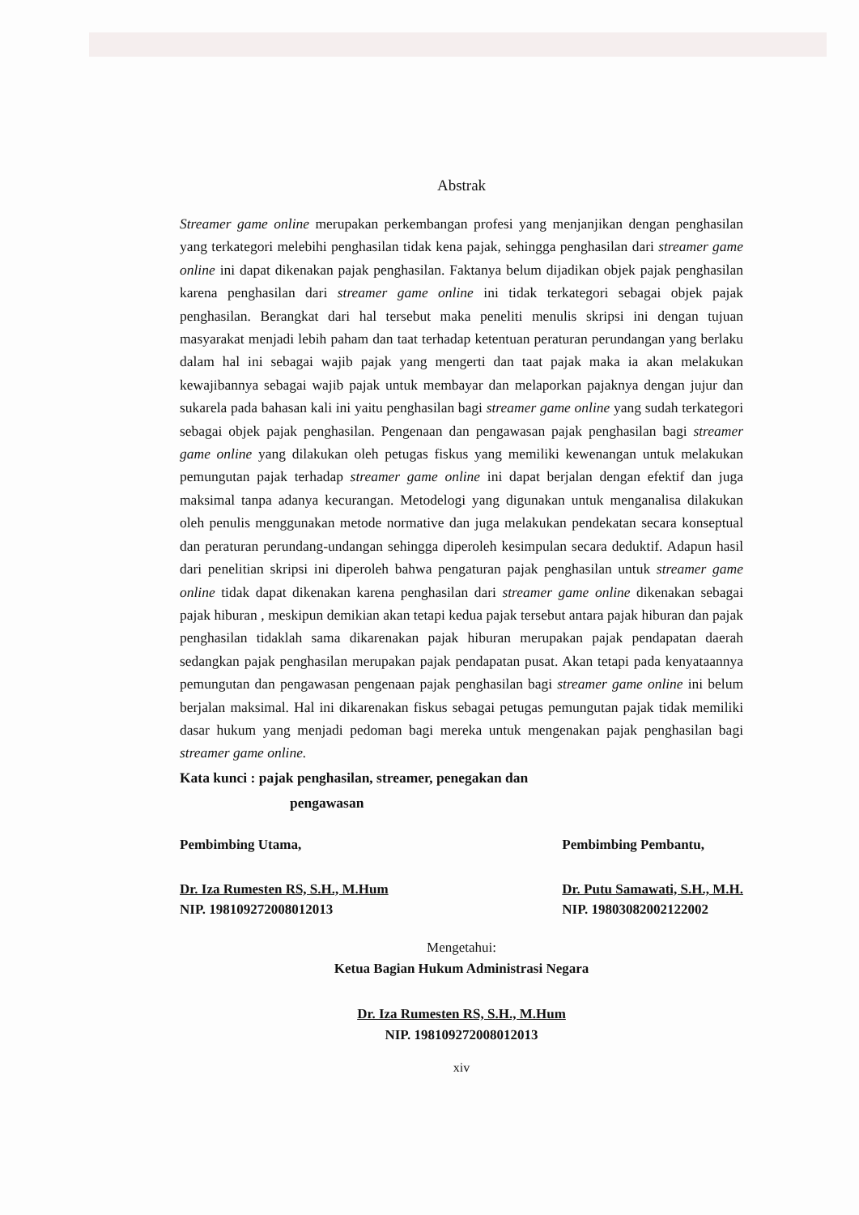Abstrak
Streamer game online merupakan perkembangan profesi yang menjanjikan dengan penghasilan yang terkategori melebihi penghasilan tidak kena pajak, sehingga penghasilan dari streamer game online ini dapat dikenakan pajak penghasilan. Faktanya belum dijadikan objek pajak penghasilan karena penghasilan dari streamer game online ini tidak terkategori sebagai objek pajak penghasilan. Berangkat dari hal tersebut maka peneliti menulis skripsi ini dengan tujuan masyarakat menjadi lebih paham dan taat terhadap ketentuan peraturan perundangan yang berlaku dalam hal ini sebagai wajib pajak yang mengerti dan taat pajak maka ia akan melakukan kewajibannya sebagai wajib pajak untuk membayar dan melaporkan pajaknya dengan jujur dan sukarela pada bahasan kali ini yaitu penghasilan bagi streamer game online yang sudah terkategori sebagai objek pajak penghasilan. Pengenaan dan pengawasan pajak penghasilan bagi streamer game online yang dilakukan oleh petugas fiskus yang memiliki kewenangan untuk melakukan pemungutan pajak terhadap streamer game online ini dapat berjalan dengan efektif dan juga maksimal tanpa adanya kecurangan. Metodelogi yang digunakan untuk menganalisa dilakukan oleh penulis menggunakan metode normative dan juga melakukan pendekatan secara konseptual dan peraturan perundang-undangan sehingga diperoleh kesimpulan secara deduktif. Adapun hasil dari penelitian skripsi ini diperoleh bahwa pengaturan pajak penghasilan untuk streamer game online tidak dapat dikenakan karena penghasilan dari streamer game online dikenakan sebagai pajak hiburan , meskipun demikian akan tetapi kedua pajak tersebut antara pajak hiburan dan pajak penghasilan tidaklah sama dikarenakan pajak hiburan merupakan pajak pendapatan daerah sedangkan pajak penghasilan merupakan pajak pendapatan pusat. Akan tetapi pada kenyataannya pemungutan dan pengawasan pengenaan pajak penghasilan bagi streamer game online ini belum berjalan maksimal. Hal ini dikarenakan fiskus sebagai petugas pemungutan pajak tidak memiliki dasar hukum yang menjadi pedoman bagi mereka untuk mengenakan pajak penghasilan bagi streamer game online.
Kata kunci : pajak penghasilan, streamer, penegakan dan
pengawasan
Pembimbing Utama,
Dr. Iza Rumesten RS, S.H., M.Hum
NIP. 198109272008012013
Pembimbing Pembantu,
Dr. Putu Samawati, S.H., M.H.
NIP. 19803082002122002
Mengetahui:
Ketua Bagian Hukum Administrasi Negara
Dr. Iza Rumesten RS, S.H., M.Hum
NIP. 198109272008012013
xiv